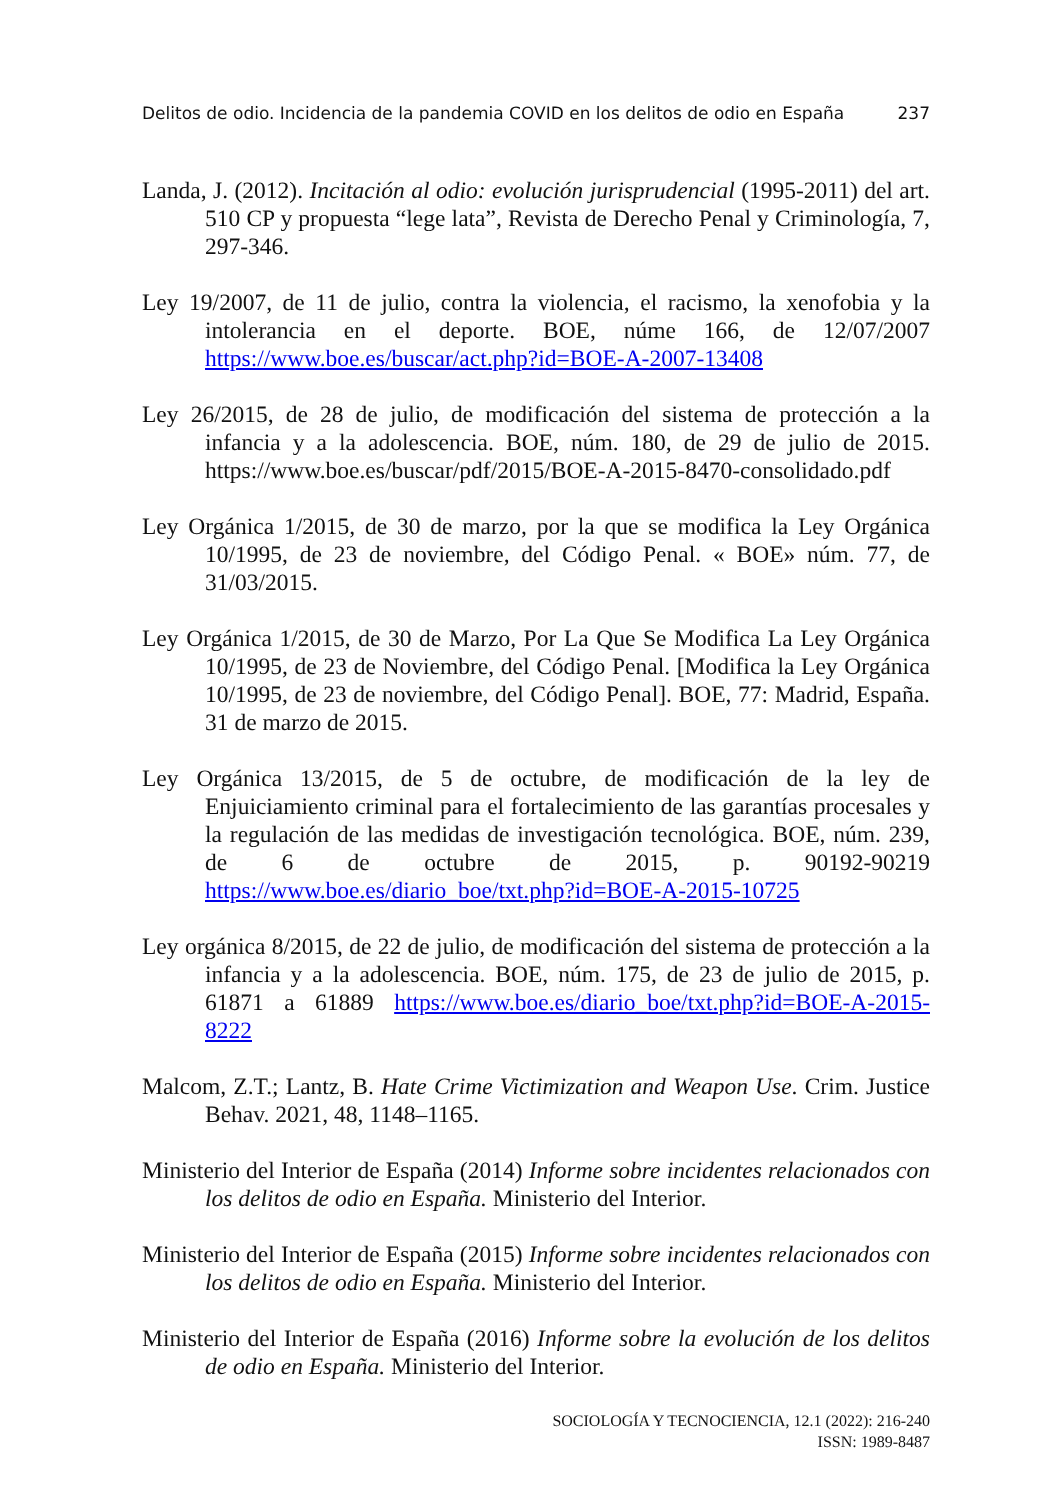Delitos de odio. Incidencia de la pandemia COVID en los delitos de odio en España 237
Landa, J. (2012). Incitación al odio: evolución jurisprudencial (1995-2011) del art. 510 CP y propuesta “lege lata”, Revista de Derecho Penal y Criminología, 7, 297-346.
Ley 19/2007, de 11 de julio, contra la violencia, el racismo, la xenofobia y la intolerancia en el deporte. BOE, núme 166, de 12/07/2007 https://www.boe.es/buscar/act.php?id=BOE-A-2007-13408
Ley 26/2015, de 28 de julio, de modificación del sistema de protección a la infancia y a la adolescencia. BOE, núm. 180, de 29 de julio de 2015. https://www.boe.es/buscar/pdf/2015/BOE-A-2015-8470-consolidado.pdf
Ley Orgánica 1/2015, de 30 de marzo, por la que se modifica la Ley Orgánica 10/1995, de 23 de noviembre, del Código Penal. « BOE» núm. 77, de 31/03/2015.
Ley Orgánica 1/2015, de 30 de Marzo, Por La Que Se Modifica La Ley Orgánica 10/1995, de 23 de Noviembre, del Código Penal. [Modifica la Ley Orgánica 10/1995, de 23 de noviembre, del Código Penal]. BOE, 77: Madrid, España. 31 de marzo de 2015.
Ley Orgánica 13/2015, de 5 de octubre, de modificación de la ley de Enjuiciamiento criminal para el fortalecimiento de las garantías procesales y la regulación de las medidas de investigación tecnológica. BOE, núm. 239, de 6 de octubre de 2015, p. 90192-90219 https://www.boe.es/diario_boe/txt.php?id=BOE-A-2015-10725
Ley orgánica 8/2015, de 22 de julio, de modificación del sistema de protección a la infancia y a la adolescencia. BOE, núm. 175, de 23 de julio de 2015, p. 61871 a 61889 https://www.boe.es/diario_boe/txt.php?id=BOE-A-2015-8222
Malcom, Z.T.; Lantz, B. Hate Crime Victimization and Weapon Use. Crim. Justice Behav. 2021, 48, 1148–1165.
Ministerio del Interior de España (2014) Informe sobre incidentes relacionados con los delitos de odio en España. Ministerio del Interior.
Ministerio del Interior de España (2015) Informe sobre incidentes relacionados con los delitos de odio en España. Ministerio del Interior.
Ministerio del Interior de España (2016) Informe sobre la evolución de los delitos de odio en España. Ministerio del Interior.
SOCIOLOGÍA Y TECNOCIENCIA, 12.1 (2022): 216-240
ISSN: 1989-8487